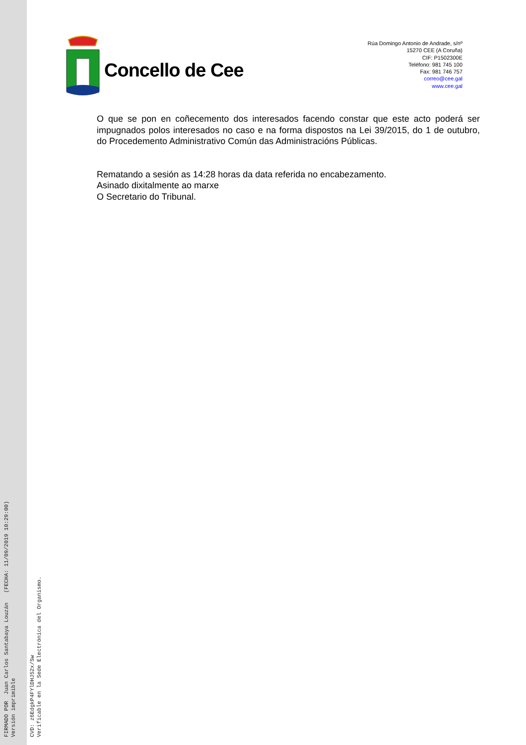Concello de Cee
Rúa Domingo Antonio de Andrade, s/nº
15270 CEE (A Coruña)
CIF: P1502300E
Teléfono: 981 745 100
Fax: 981 746 757
correo@cee.gal
www.cee.gal
O que se pon en coñecemento dos interesados facendo constar que este acto poderá ser impugnados polos interesados no caso e na forma dispostos na Lei 39/2015, do 1 de outubro, do Procedemento Administrativo Común das Administracións Públicas.
Rematando a sesión as 14:28 horas da data referida no encabezamento.
Asinado dixitalmente ao marxe
O Secretario do Tribunal.
FIRMADO POR Juan Carlos Santabaya Louzán (FECHA: 11/09/2019 10:29:00) Versión imprimible
CVD: z6EdgkP4FYlDHJ52x/Sw Verificable en la Sede Electrónica del Organismo.